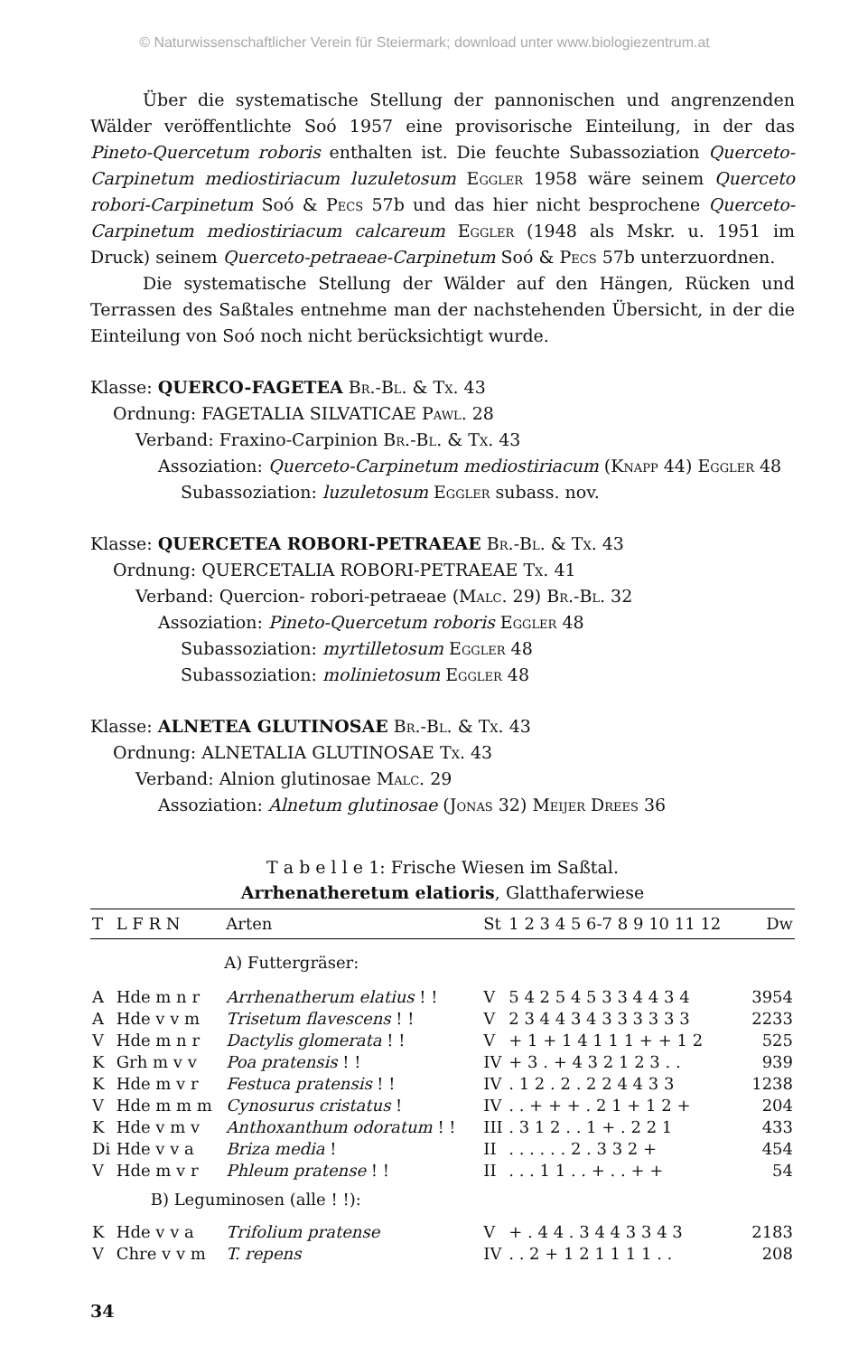© Naturwissenschaftlicher Verein für Steiermark; download unter www.biologiezentrum.at
Über die systematische Stellung der pannonischen und angrenzenden Wälder veröffentlichte Soó 1957 eine provisorische Einteilung, in der das Pineto-Quercetum roboris enthalten ist. Die feuchte Subassoziation Querceto-Carpinetum mediostiriacum luzuletosum Eggler 1958 wäre seinem Querceto robori-Carpinetum Soó & Pecs 57b und das hier nicht besprochene Querceto-Carpinetum mediostiriacum calcareum Eggler (1948 als Mskr. u. 1951 im Druck) seinem Querceto-petraeae-Carpinetum Soó & Pecs 57b unterzuordnen.
Die systematische Stellung der Wälder auf den Hängen, Rücken und Terrassen des Saßtales entnehme man der nachstehenden Übersicht, in der die Einteilung von Soó noch nicht berücksichtigt wurde.
Klasse: QUERCO-FAGETEA Br.-Bl. & Tx. 43
Ordnung: FAGETALIA SILVATICAE Pawl. 28
Verband: Fraxino-Carpinion Br.-Bl. & Tx. 43
Assoziation: Querceto-Carpinetum mediostiriacum (Knapp 44) Eggler 48
Subassoziation: luzuletosum Eggler subass. nov.
Klasse: QUERCETEA ROBORI-PETRAEAE Br.-Bl. & Tx. 43
Ordnung: QUERCETALIA ROBORI-PETRAEAE Tx. 41
Verband: Quercion- robori-petraeae (Malc. 29) Br.-Bl. 32
Assoziation: Pineto-Quercetum roboris Eggler 48
Subassoziation: myrtilletosum Eggler 48
Subassoziation: molinietosum Eggler 48
Klasse: ALNETEA GLUTINOSAE Br.-Bl. & Tx. 43
Ordnung: ALNETALIA GLUTINOSAE Tx. 43
Verband: Alnion glutinosae Malc. 29
Assoziation: Alnetum glutinosae (Jonas 32) Meijer Drees 36
T a b e l l e 1: Frische Wiesen im Saßtal.
Arrhenatheretum elatioris, Glatthaferwiese
| T | L F R N | Arten | St | 1 2 3 4 5 6-7 8 9 10 11 12 | Dw |
| --- | --- | --- | --- | --- | --- |
| | | A) Futtergräser: | | | |
| A | Hde m n r | Arrhenatherum elatius ! ! | V | 5 4 2 5 4 5 3 3 4 4 3 4 | 3954 |
| A | Hde v v m | Trisetum flavescens ! ! | V | 2 3 4 4 3 4 3 3 3 3 3 3 | 2233 |
| V | Hde m n r | Dactylis glomerata ! ! | V | + 1 + 1 4 1 1 1 + + 1 2 | 525 |
| K | Grh m v v | Poa pratensis ! ! | IV | + 3 . + 4 3 2 1 2 3 . . | 939 |
| K | Hde m v r | Festuca pratensis ! ! | IV | . 1 2 . 2 . 2 2 4 4 3 3 | 1238 |
| V | Hde m m m | Cynosurus cristatus ! | IV | . . + + + . 2 1 + 1 2 + | 204 |
| K | Hde v m v | Anthoxanthum odoratum ! ! | III | . 3 1 2 . . 1 + . 2 2 1 | 433 |
| Di | Hde v v a | Briza media ! | II | . . . . . . 2 . 3 3 2 + | 454 |
| V | Hde m v r | Phleum pratense ! ! | II | . . . 1 1 . . + . . + + | 54 |
| | B) Leguminosen (alle ! !): | | | | |
| K | Hde v v a | Trifolium pratense | V | + . 4 4 . 3 4 4 3 3 4 3 | 2183 |
| V | Chre v v m | T. repens | IV | . . 2 + 1 2 1 1 1 1 . . | 208 |
34